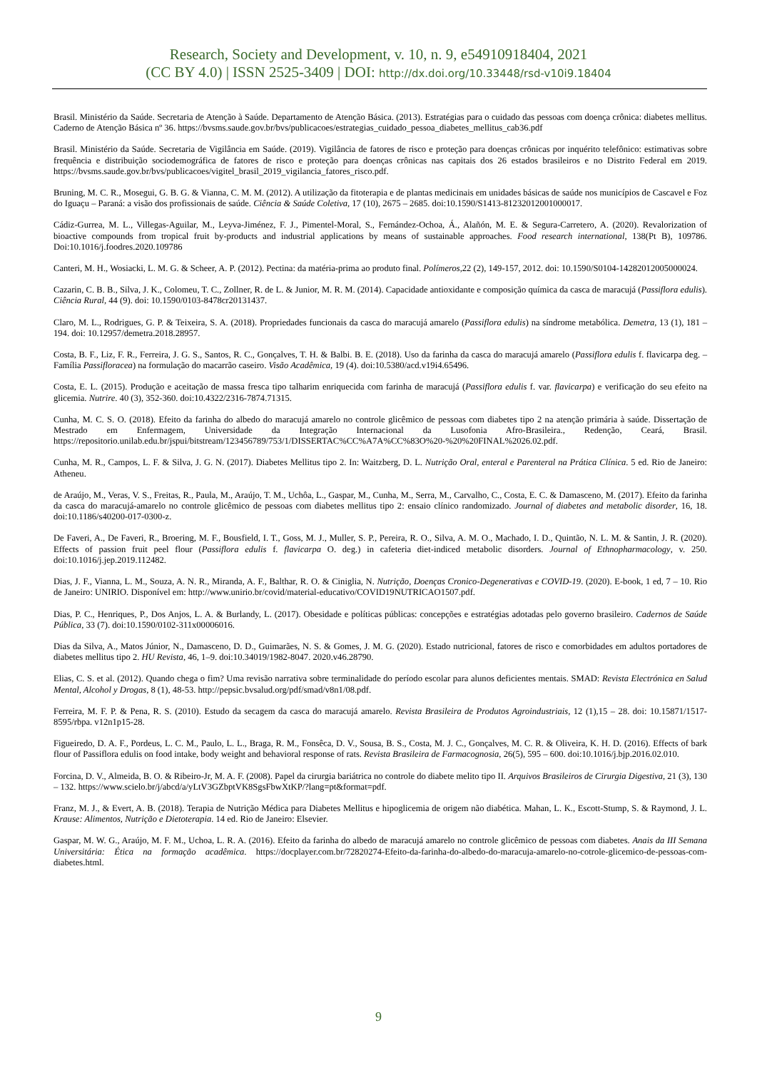Research, Society and Development, v. 10, n. 9, e54910918404, 2021
(CC BY 4.0) | ISSN 2525-3409 | DOI: http://dx.doi.org/10.33448/rsd-v10i9.18404
Brasil. Ministério da Saúde. Secretaria de Atenção à Saúde. Departamento de Atenção Básica. (2013). Estratégias para o cuidado das pessoas com doença crônica: diabetes mellitus. Caderno de Atenção Básica nº 36. https://bvsms.saude.gov.br/bvs/publicacoes/estrategias_cuidado_pessoa_diabetes_mellitus_cab36.pdf
Brasil. Ministério da Saúde. Secretaria de Vigilância em Saúde. (2019). Vigilância de fatores de risco e proteção para doenças crônicas por inquérito telefônico: estimativas sobre frequência e distribuição sociodemográfica de fatores de risco e proteção para doenças crônicas nas capitais dos 26 estados brasileiros e no Distrito Federal em 2019. https://bvsms.saude.gov.br/bvs/publicacoes/vigitel_brasil_2019_vigilancia_fatores_risco.pdf.
Bruning, M. C. R., Mosegui, G. B. G. & Vianna, C. M. M. (2012). A utilização da fitoterapia e de plantas medicinais em unidades básicas de saúde nos municípios de Cascavel e Foz do Iguaçu – Paraná: a visão dos profissionais de saúde. Ciência & Saúde Coletiva, 17 (10), 2675 – 2685. doi:10.1590/S1413-81232012001000017.
Cádiz-Gurrea, M. L., Villegas-Aguilar, M., Leyva-Jiménez, F. J., Pimentel-Moral, S., Fernández-Ochoa, Á., Alañón, M. E. & Segura-Carretero, A. (2020). Revalorization of bioactive compounds from tropical fruit by-products and industrial applications by means of sustainable approaches. Food research international, 138(Pt B), 109786. Doi:10.1016/j.foodres.2020.109786
Canteri, M. H., Wosiacki, L. M. G. & Scheer, A. P. (2012). Pectina: da matéria-prima ao produto final. Polímeros,22 (2), 149-157, 2012. doi: 10.1590/S0104-14282012005000024.
Cazarin, C. B. B., Silva, J. K., Colomeu, T. C., Zollner, R. de L. & Junior, M. R. M. (2014). Capacidade antioxidante e composição química da casca de maracujá (Passiflora edulis). Ciência Rural, 44 (9). doi: 10.1590/0103-8478cr20131437.
Claro, M. L., Rodrigues, G. P. & Teixeira, S. A. (2018). Propriedades funcionais da casca do maracujá amarelo (Passiflora edulis) na síndrome metabólica. Demetra, 13 (1), 181 – 194. doi: 10.12957/demetra.2018.28957.
Costa, B. F., Liz, F. R., Ferreira, J. G. S., Santos, R. C., Gonçalves, T. H. & Balbi. B. E. (2018). Uso da farinha da casca do maracujá amarelo (Passiflora edulis f. flavicarpa deg. – Família Passifloracea) na formulação do macarrão caseiro. Visão Acadêmica, 19 (4). doi:10.5380/acd.v19i4.65496.
Costa, E. L. (2015). Produção e aceitação de massa fresca tipo talharim enriquecida com farinha de maracujá (Passiflora edulis f. var. flavicarpa) e verificação do seu efeito na glicemia. Nutrire. 40 (3), 352-360. doi:10.4322/2316-7874.71315.
Cunha, M. C. S. O. (2018). Efeito da farinha do albedo do maracujá amarelo no controle glicêmico de pessoas com diabetes tipo 2 na atenção primária à saúde. Dissertação de Mestrado em Enfermagem, Universidade da Integração Internacional da Lusofonia Afro-Brasileira., Redenção, Ceará, Brasil. https://repositorio.unilab.edu.br/jspui/bitstream/123456789/753/1/DISSERTAC%CC%A7A%CC%83O%20-%20%20FINAL%2026.02.pdf.
Cunha, M. R., Campos, L. F. & Silva, J. G. N. (2017). Diabetes Mellitus tipo 2. In: Waitzberg, D. L. Nutrição Oral, enteral e Parenteral na Prática Clínica. 5 ed. Rio de Janeiro: Atheneu.
de Araújo, M., Veras, V. S., Freitas, R., Paula, M., Araújo, T. M., Uchôa, L., Gaspar, M., Cunha, M., Serra, M., Carvalho, C., Costa, E. C. & Damasceno, M. (2017). Efeito da farinha da casca do maracujá-amarelo no controle glicêmico de pessoas com diabetes mellitus tipo 2: ensaio clínico randomizado. Journal of diabetes and metabolic disorder, 16, 18. doi:10.1186/s40200-017-0300-z.
De Faveri, A., De Faveri, R., Broering, M. F., Bousfield, I. T., Goss, M. J., Muller, S. P., Pereira, R. O., Silva, A. M. O., Machado, I. D., Quintão, N. L. M. & Santin, J. R. (2020). Effects of passion fruit peel flour (Passiflora edulis f. flavicarpa O. deg.) in cafeteria diet-indiced metabolic disorders. Journal of Ethnopharmacology, v. 250. doi:10.1016/j.jep.2019.112482.
Dias, J. F., Vianna, L. M., Souza, A. N. R., Miranda, A. F., Balthar, R. O. & Ciniglia, N. Nutrição, Doenças Cronico-Degenerativas e COVID-19. (2020). E-book, 1 ed, 7 – 10. Rio de Janeiro: UNIRIO. Disponível em: http://www.unirio.br/covid/material-educativo/COVID19NUTRICAO1507.pdf.
Dias, P. C., Henriques, P., Dos Anjos, L. A. & Burlandy, L. (2017). Obesidade e políticas públicas: concepções e estratégias adotadas pelo governo brasileiro. Cadernos de Saúde Pública, 33 (7). doi:10.1590/0102-311x00006016.
Dias da Silva, A., Matos Júnior, N., Damasceno, D. D., Guimarães, N. S. & Gomes, J. M. G. (2020). Estado nutricional, fatores de risco e comorbidades em adultos portadores de diabetes mellitus tipo 2. HU Revista, 46, 1–9. doi:10.34019/1982-8047. 2020.v46.28790.
Elias, C. S. et al. (2012). Quando chega o fim? Uma revisão narrativa sobre terminalidade do período escolar para alunos deficientes mentais. SMAD: Revista Electrónica en Salud Mental, Alcohol y Drogas, 8 (1), 48-53. http://pepsic.bvsalud.org/pdf/smad/v8n1/08.pdf.
Ferreira, M. F. P. & Pena, R. S. (2010). Estudo da secagem da casca do maracujá amarelo. Revista Brasileira de Produtos Agroindustriais, 12 (1),15 – 28. doi: 10.15871/1517-8595/rbpa. v12n1p15-28.
Figueiredo, D. A. F., Pordeus, L. C. M., Paulo, L. L., Braga, R. M., Fonsêca, D. V., Sousa, B. S., Costa, M. J. C., Gonçalves, M. C. R. & Oliveira, K. H. D. (2016). Effects of bark flour of Passiflora edulis on food intake, body weight and behavioral response of rats. Revista Brasileira de Farmacognosia, 26(5), 595 – 600. doi:10.1016/j.bjp.2016.02.010.
Forcina, D. V., Almeida, B. O. & Ribeiro-Jr, M. A. F. (2008). Papel da cirurgia bariátrica no controle do diabete melito tipo II. Arquivos Brasileiros de Cirurgia Digestiva, 21 (3), 130 – 132. https://www.scielo.br/j/abcd/a/yLtV3GZbptVK8SgsFbwXtKP/?lang=pt&format=pdf.
Franz, M. J., & Evert, A. B. (2018). Terapia de Nutrição Médica para Diabetes Mellitus e hipoglicemia de origem não diabética. Mahan, L. K., Escott-Stump, S. & Raymond, J. L. Krause: Alimentos, Nutrição e Dietoterapia. 14 ed. Rio de Janeiro: Elsevier.
Gaspar, M. W. G., Araújo, M. F. M., Uchoa, L. R. A. (2016). Efeito da farinha do albedo de maracujá amarelo no controle glicêmico de pessoas com diabetes. Anais da III Semana Universitária: Ética na formação acadêmica. https://docplayer.com.br/72820274-Efeito-da-farinha-do-albedo-do-maracuja-amarelo-no-cotrole-glicemico-de-pessoas-com-diabetes.html.
9